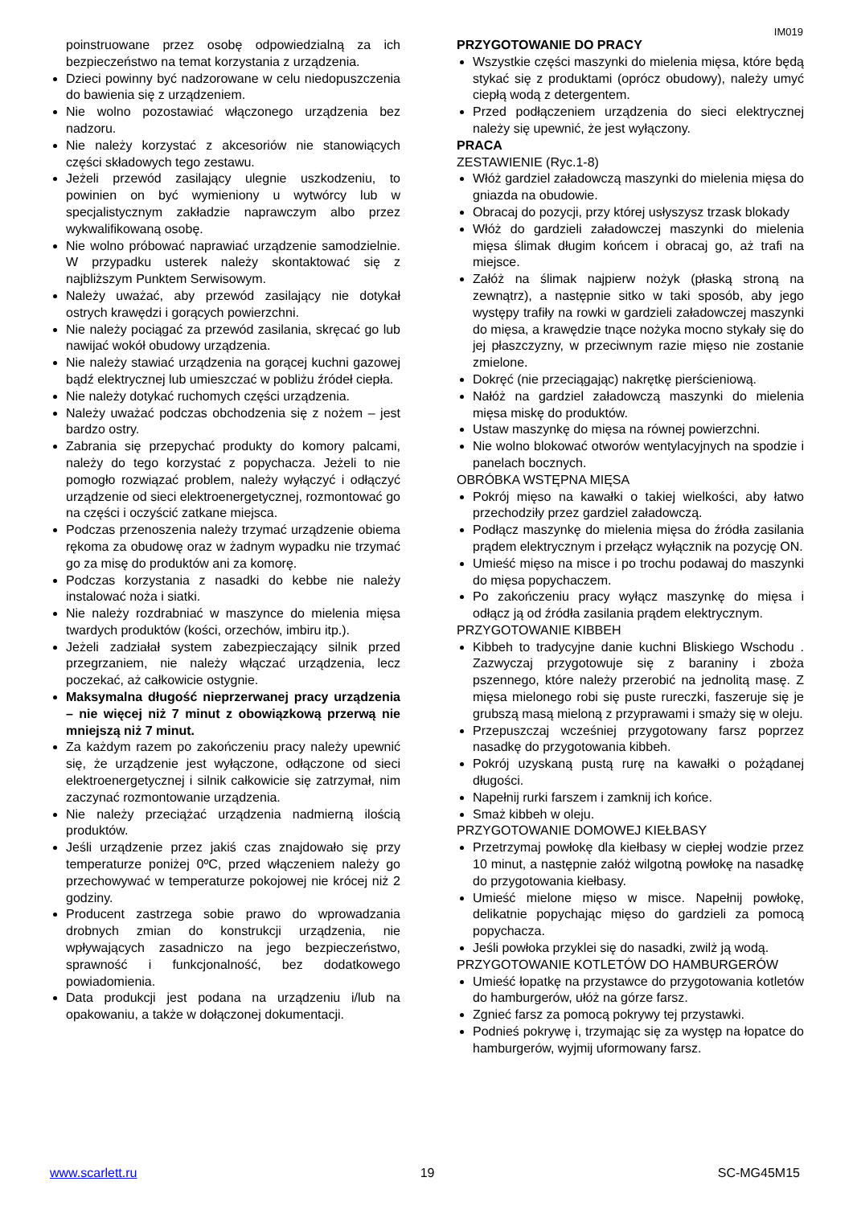IM019
poinstruowane przez osobę odpowiedzialną za ich bezpieczeństwo na temat korzystania z urządzenia.
Dzieci powinny być nadzorowane w celu niedopuszczenia do bawienia się z urządzeniem.
Nie wolno pozostawiać włączonego urządzenia bez nadzoru.
Nie należy korzystać z akcesoriów nie stanowiących części składowych tego zestawu.
Jeżeli przewód zasilający ulegnie uszkodzeniu, to powinien on być wymieniony u wytwórcy lub w specjalistycznym zakładzie naprawczym albo przez wykwalifikowaną osobę.
Nie wolno próbować naprawiać urządzenie samodzielnie. W przypadku usterek należy skontaktować się z najbliższym Punktem Serwisowym.
Należy uważać, aby przewód zasilający nie dotykał ostrych krawędzi i gorących powierzchni.
Nie należy pociągać za przewód zasilania, skręcać go lub nawijać wokół obudowy urządzenia.
Nie należy stawiać urządzenia na gorącej kuchni gazowej bądź elektrycznej lub umieszczać w pobliżu źródeł ciepła.
Nie należy dotykać ruchomych części urządzenia.
Należy uważać podczas obchodzenia się z nożem – jest bardzo ostry.
Zabrania się przepychać produkty do komory palcami, należy do tego korzystać z popychacza. Jeżeli to nie pomogło rozwiązać problem, należy wyłączyć i odłączyć urządzenie od sieci elektroenergetycznej, rozmontować go na części i oczyścić zatkane miejsca.
Podczas przenoszenia należy trzymać urządzenie obiema rękoma za obudowę oraz w żadnym wypadku nie trzymać go za misę do produktów ani za komorę.
Podczas korzystania z nasadki do kebbe nie należy instalować noża i siatki.
Nie należy rozdrabniać w maszynce do mielenia mięsa twardych produktów (kości, orzechów, imbiru itp.).
Jeżeli zadziałał system zabezpieczający silnik przed przegrzaniem, nie należy włączać urządzenia, lecz poczekać, aż całkowicie ostygnie.
Maksymalna długość nieprzerwanej pracy urządzenia – nie więcej niż 7 minut z obowiązkową przerwą nie mniejszą niż 7 minut.
Za każdym razem po zakończeniu pracy należy upewnić się, że urządzenie jest wyłączone, odłączone od sieci elektroenergetycznej i silnik całkowicie się zatrzymał, nim zaczynać rozmontowanie urządzenia.
Nie należy przeciążać urządzenia nadmierną ilością produktów.
Jeśli urządzenie przez jakiś czas znajdowało się przy temperaturze poniżej 0ºC, przed włączeniem należy go przechowywać w temperaturze pokojowej nie krócej niż 2 godziny.
Producent zastrzega sobie prawo do wprowadzania drobnych zmian do konstrukcji urządzenia, nie wpływających zasadniczo na jego bezpieczeństwo, sprawność i funkcjonalność, bez dodatkowego powiadomienia.
Data produkcji jest podana na urządzeniu i/lub na opakowaniu, a także w dołączonej dokumentacji.
PRZYGOTOWANIE DO PRACY
Wszystkie części maszynki do mielenia mięsa, które będą stykać się z produktami (oprócz obudowy), należy umyć ciepłą wodą z detergentem.
Przed podłączeniem urządzenia do sieci elektrycznej należy się upewnić, że jest wyłączony.
PRACA
ZESTAWIENIE (Ryc.1-8)
Włóż gardziel załadowczą maszynki do mielenia mięsa do gniazda na obudowie.
Obracaj do pozycji, przy której usłyszysz trzask blokady
Włóż do gardzieli załadowczej maszynki do mielenia mięsa ślimak długim końcem i obracaj go, aż trafi na miejsce.
Załóż na ślimak najpierw nożyk (płaską stroną na zewnątrz), a następnie sitko w taki sposób, aby jego występy trafiły na rowki w gardzieli załadowczej maszynki do mięsa, a krawędzie tnące nożyka mocno stykały się do jej płaszczyzny, w przeciwnym razie mięso nie zostanie zmielone.
Dokręć (nie przeciągając) nakrętkę pierścieniową.
Nałóż na gardziel załadowczą maszynki do mielenia mięsa miskę do produktów.
Ustaw maszynkę do mięsa na równej powierzchni.
Nie wolno blokować otworów wentylacyjnych na spodzie i panelach bocznych.
OBRÓBKA WSTĘPNA MIĘSA
Pokrój mięso na kawałki o takiej wielkości, aby łatwo przechodziły przez gardziel załadowczą.
Podłącz maszynkę do mielenia mięsa do źródła zasilania prądem elektrycznym i przełącz wyłącznik na pozycję ON.
Umieść mięso na misce i po trochu podawaj do maszynki do mięsa popychaczem.
Po zakończeniu pracy wyłącz maszynkę do mięsa i odłącz ją od źródła zasilania prądem elektrycznym.
PRZYGOTOWANIE KIBBEH
Kibbeh to tradycyjne danie kuchni Bliskiego Wschodu . Zazwyczaj przygotowuje się z baraniny i zboża pszennego, które należy przerobić na jednolitą masę. Z mięsa mielonego robi się puste rureczki, faszeruje się je grubszą masą mieloną z przyprawami i smaży się w oleju.
Przepuszczaj wcześniej przygotowany farsz poprzez nasadkę do przygotowania kibbeh.
Pokrój uzyskaną pustą rurę na kawałki o pożądanej długości.
Napełnij rurki farszem i zamknij ich końce.
Smaż kibbeh w oleju.
PRZYGOTOWANIE DOMOWEJ KIEŁBASY
Przetrzymaj powłokę dla kiełbasy w ciepłej wodzie przez 10 minut, a następnie załóż wilgotną powłokę na nasadkę do przygotowania kiełbasy.
Umieść mielone mięso w misce. Napełnij powłokę, delikatnie popychając mięso do gardzieli za pomocą popychacza.
Jeśli powłoka przyklei się do nasadki, zwilż ją wodą.
PRZYGOTOWANIE KOTLETÓW DO HAMBURGERÓW
Umieść łopatkę na przystawce do przygotowania kotletów do hamburgerów, ułóż na górze farsz.
Zgnieć farsz za pomocą pokrywy tej przystawki.
Podnieś pokrywę i, trzymając się za występ na łopatce do hamburgerów, wyjmij uformowany farsz.
www.scarlett.ru 19 SC-MG45M15